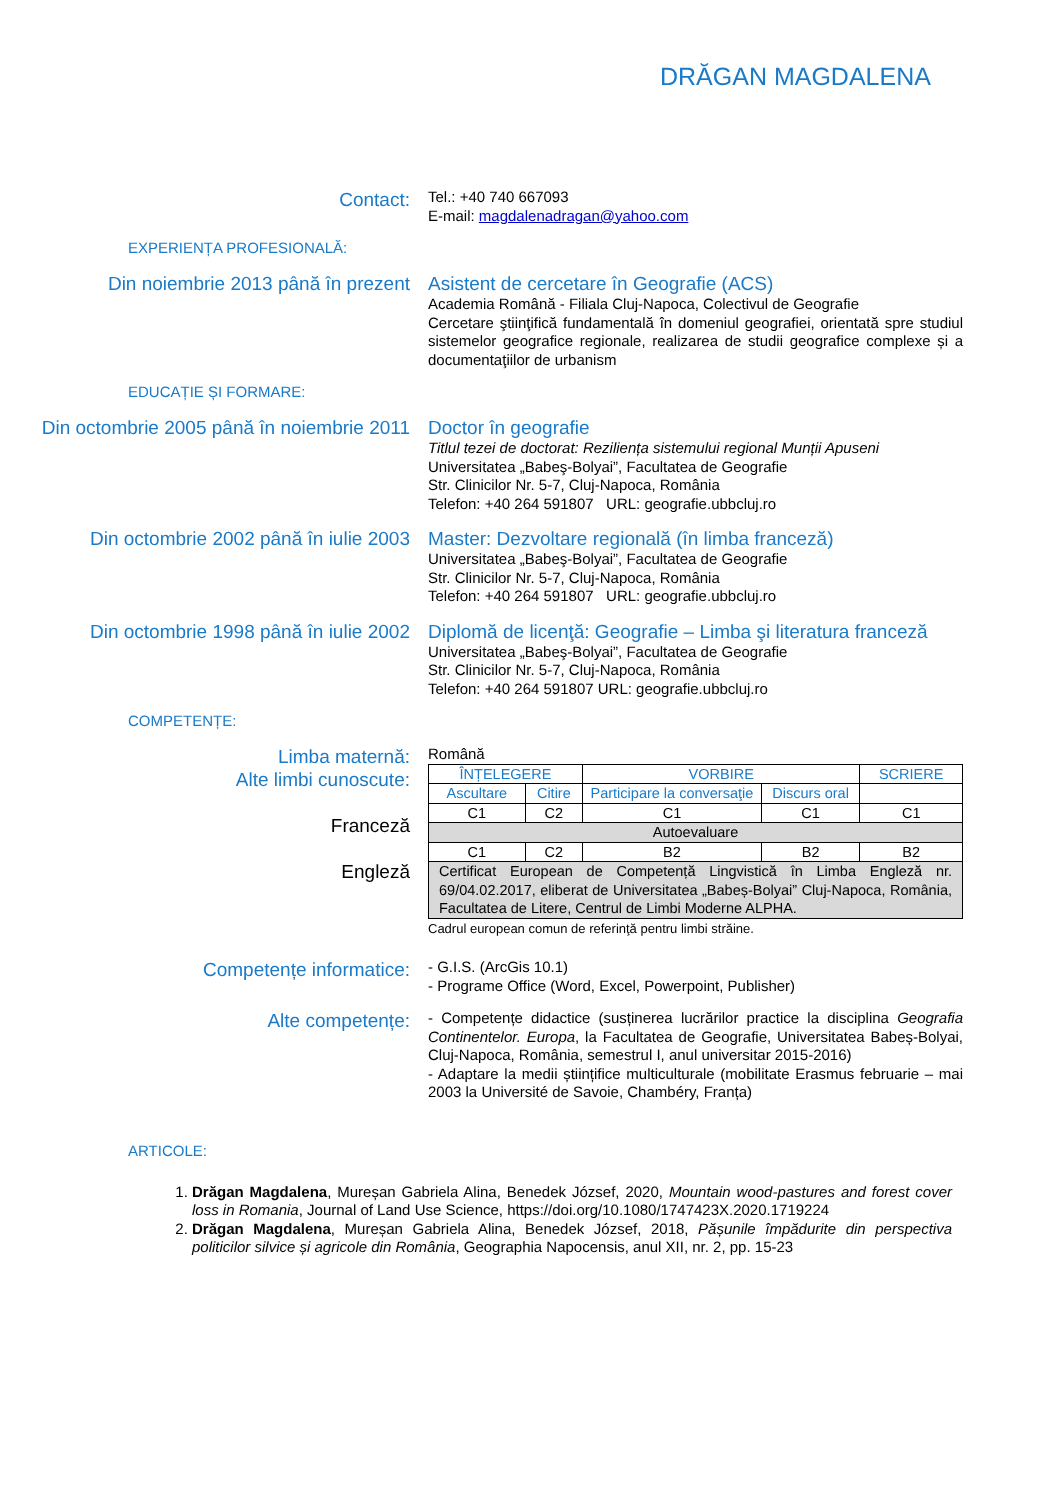DRĂGAN MAGDALENA
Contact:
Tel.: +40 740 667093
E-mail: magdalenadragan@yahoo.com
EXPERIENȚA PROFESIONALĂ:
Din noiembrie 2013 până în prezent
Asistent de cercetare în Geografie (ACS)
Academia Română - Filiala Cluj-Napoca, Colectivul de Geografie
Cercetare ştiinţifică fundamentală în domeniul geografiei, orientată spre studiul sistemelor geografice regionale, realizarea de studii geografice complexe și a documentaţiilor de urbanism
EDUCAȚIE ȘI FORMARE:
Din octombrie 2005 până în noiembrie 2011
Doctor în geografie
Titlul tezei de doctorat: Reziliența sistemului regional Munții Apuseni
Universitatea „Babeş-Bolyai”, Facultatea de Geografie
Str. Clinicilor Nr. 5-7, Cluj-Napoca, România
Telefon: +40 264 591807 URL: geografie.ubbcluj.ro
Din octombrie 2002 până în iulie 2003
Master: Dezvoltare regională (în limba franceză)
Universitatea „Babeş-Bolyai”, Facultatea de Geografie
Str. Clinicilor Nr. 5-7, Cluj-Napoca, România
Telefon: +40 264 591807 URL: geografie.ubbcluj.ro
Din octombrie 1998 până în iulie 2002
Diplomă de licenţă: Geografie – Limba şi literatura franceză
Universitatea „Babeş-Bolyai”, Facultatea de Geografie
Str. Clinicilor Nr. 5-7, Cluj-Napoca, România
Telefon: +40 264 591807 URL: geografie.ubbcluj.ro
COMPETENȚE:
Limba maternă:
Alte limbi cunoscute:
Franceză
Engleză
Română
| ÎNȚELEGERE | | VORBIRE | | SCRIERE |
| --- | --- | --- | --- | --- |
| Ascultare | Citire | Participare la conversaţie | Discurs oral | |
| C1 | C2 | C1 | C1 | C1 |
| Autoevaluare | | | | |
| C1 | C2 | B2 | B2 | B2 |
| Certificat European de Competență Lingvistică în Limba Engleză nr. 69/04.02.2017, eliberat de Universitatea „Babeș-Bolyai” Cluj-Napoca, România, Facultatea de Litere, Centrul de Limbi Moderne ALPHA. | | | | |
Cadrul european comun de referinţă pentru limbi străine.
Competențe informatice:
- G.I.S. (ArcGis 10.1)
- Programe Office (Word, Excel, Powerpoint, Publisher)
Alte competențe:
- Competențe didactice (susținerea lucrărilor practice la disciplina Geografia Continentelor. Europa, la Facultatea de Geografie, Universitatea Babeș-Bolyai, Cluj-Napoca, România, semestrul I, anul universitar 2015-2016)
- Adaptare la medii științifice multiculturale (mobilitate Erasmus februarie – mai 2003 la Université de Savoie, Chambéry, Franța)
ARTICOLE:
1. Drăgan Magdalena, Mureșan Gabriela Alina, Benedek József, 2020, Mountain wood-pastures and forest cover loss in Romania, Journal of Land Use Science, https://doi.org/10.1080/1747423X.2020.1719224
2. Drăgan Magdalena, Mureșan Gabriela Alina, Benedek József, 2018, Pășunile împădurite din perspectiva politicilor silvice și agricole din România, Geographia Napocensis, anul XII, nr. 2, pp. 15-23